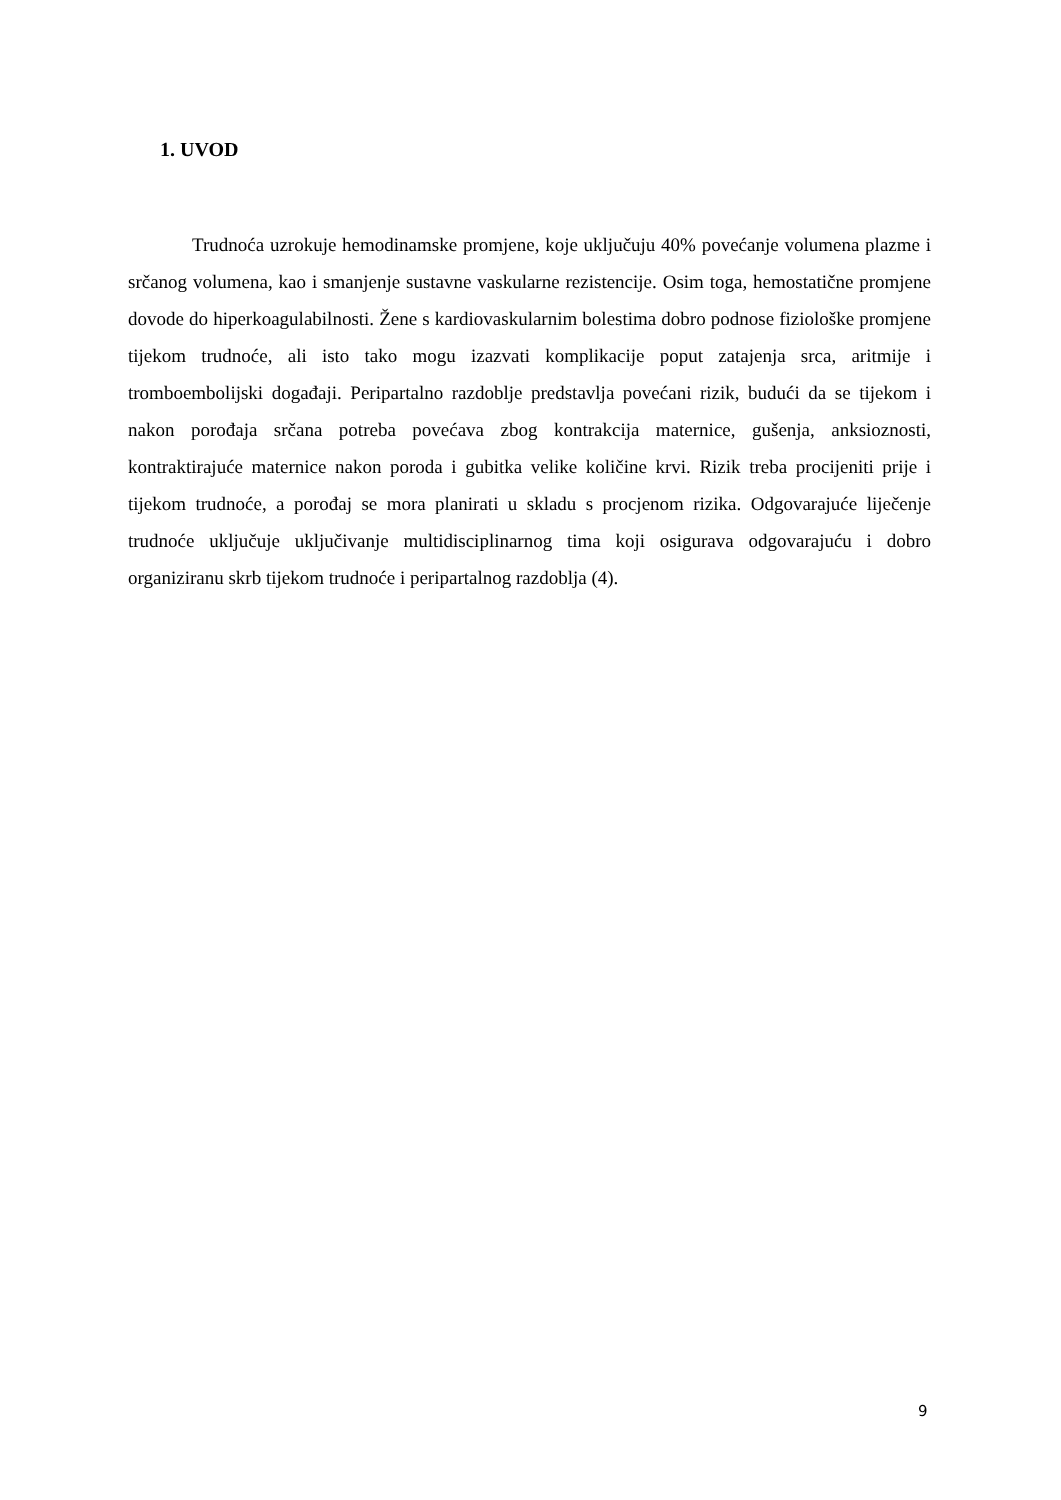1. UVOD
Trudnoća uzrokuje hemodinamske promjene, koje uključuju 40% povećanje volumena plazme i srčanog volumena, kao i smanjenje sustavne vaskularne rezistencije. Osim toga, hemostatične promjene dovode do hiperkoagulabilnosti. Žene s kardiovaskularnim bolestima dobro podnose fiziološke promjene tijekom trudnoće, ali isto tako mogu izazvati komplikacije poput zatajenja srca, aritmije i tromboembolijski događaji. Peripartalno razdoblje predstavlja povećani rizik, budući da se tijekom i nakon porođaja srčana potreba povećava zbog kontrakcija maternice, gušenja, anksioznosti, kontraktirajuće maternice nakon poroda i gubitka velike količine krvi. Rizik treba procijeniti prije i tijekom trudnoće, a porođaj se mora planirati u skladu s procjenom rizika. Odgovarajuće liječenje trudnoće uključuje uključivanje multidisciplinarnog tima koji osigurava odgovarajuću i dobro organiziranu skrb tijekom trudnoće i peripartalnog razdoblja (4).
9